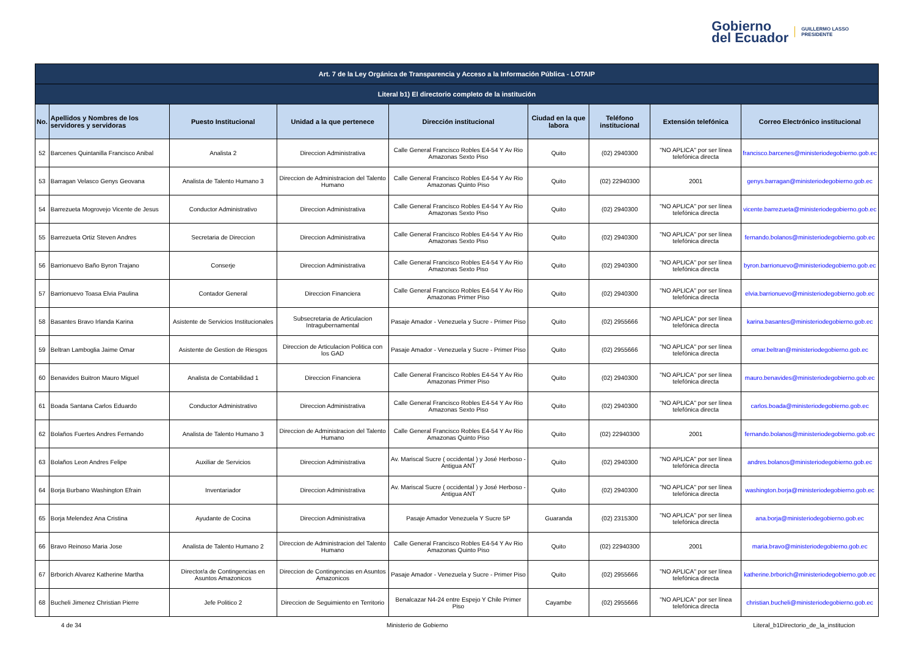Gobierno
del Ecuador
GUILLERMO LASSO
PRESIDENTE
| Art. 7 de la Ley Orgánica de Transparencia y Acceso a la Información Pública - LOTAIP | | | | | | | | |
| --- | --- | --- | --- | --- | --- | --- | --- | --- |
| Literal b1) El directorio completo de la institución | | | | | | | | |
| No. | Apellidos y Nombres de los servidores y servidoras | Puesto Institucional | Unidad a la que pertenece | Dirección institucional | Ciudad en la que labora | Teléfono institucional | Extensión telefónica | Correo Electrónico institucional |
| 52 | Barcenes Quintanilla Francisco Anibal | Analista 2 | Direccion Administrativa | Calle General Francisco Robles E4-54 Y Av Rio Amazonas Sexto Piso | Quito | (02) 2940300 | "NO APLICA" por ser línea telefónica directa | francisco.barcenes@ministeriodegobierno.gob.ec |
| 53 | Barragan Velasco Genys Geovana | Analista de Talento Humano 3 | Direccion de Administracion del Talento Humano | Calle General Francisco Robles E4-54 Y Av Rio Amazonas Quinto Piso | Quito | (02) 22940300 | 2001 | genys.barragan@ministeriodegobierno.gob.ec |
| 54 | Barrezueta Mogrovejo Vicente de Jesus | Conductor Administrativo | Direccion Administrativa | Calle General Francisco Robles E4-54 Y Av Rio Amazonas Sexto Piso | Quito | (02) 2940300 | "NO APLICA" por ser línea telefónica directa | vicente.barrezueta@ministeriodegobierno.gob.ec |
| 55 | Barrezueta Ortiz Steven Andres | Secretaria de Direccion | Direccion Administrativa | Calle General Francisco Robles E4-54 Y Av Rio Amazonas Sexto Piso | Quito | (02) 2940300 | "NO APLICA" por ser línea telefónica directa | fernando.bolanos@ministeriodegobierno.gob.ec |
| 56 | Barrionuevo Baño Byron Trajano | Conserje | Direccion Administrativa | Calle General Francisco Robles E4-54 Y Av Rio Amazonas Sexto Piso | Quito | (02) 2940300 | "NO APLICA" por ser línea telefónica directa | byron.barrionuevo@ministeriodegobierno.gob.ec |
| 57 | Barrionuevo Toasa Elvia Paulina | Contador General | Direccion Financiera | Calle General Francisco Robles E4-54 Y Av Rio Amazonas Primer Piso | Quito | (02) 2940300 | "NO APLICA" por ser línea telefónica directa | elvia.barrionuevo@ministeriodegobierno.gob.ec |
| 58 | Basantes Bravo Irlanda Karina | Asistente de Servicios Institucionales | Subsecretaria de Articulacion Intragubernamental | Pasaje Amador - Venezuela y Sucre - Primer Piso | Quito | (02) 2955666 | "NO APLICA" por ser línea telefónica directa | karina.basantes@ministeriodegobierno.gob.ec |
| 59 | Beltran Lamboglia Jaime Omar | Asistente de Gestion de Riesgos | Direccion de Articulacion Politica con los GAD | Pasaje Amador - Venezuela y Sucre - Primer Piso | Quito | (02) 2955666 | "NO APLICA" por ser línea telefónica directa | omar.beltran@ministeriodegobierno.gob.ec |
| 60 | Benavides Buitron Mauro Miguel | Analista de Contabilidad 1 | Direccion Financiera | Calle General Francisco Robles E4-54 Y Av Rio Amazonas Primer Piso | Quito | (02) 2940300 | "NO APLICA" por ser línea telefónica directa | mauro.benavides@ministeriodegobierno.gob.ec |
| 61 | Boada Santana Carlos Eduardo | Conductor Administrativo | Direccion Administrativa | Calle General Francisco Robles E4-54 Y Av Rio Amazonas Sexto Piso | Quito | (02) 2940300 | "NO APLICA" por ser línea telefónica directa | carlos.boada@ministeriodegobierno.gob.ec |
| 62 | Bolaños Fuertes Andres Fernando | Analista de Talento Humano 3 | Direccion de Administracion del Talento Humano | Calle General Francisco Robles E4-54 Y Av Rio Amazonas Quinto Piso | Quito | (02) 22940300 | 2001 | fernando.bolanos@ministeriodegobierno.gob.ec |
| 63 | Bolaños Leon Andres Felipe | Auxiliar de Servicios | Direccion Administrativa | Av. Mariscal Sucre ( occidental ) y José Herboso - Antigua ANT | Quito | (02) 2940300 | "NO APLICA" por ser línea telefónica directa | andres.bolanos@ministeriodegobierno.gob.ec |
| 64 | Borja Burbano Washington Efrain | Inventariador | Direccion Administrativa | Av. Mariscal Sucre ( occidental ) y José Herboso - Antigua ANT | Quito | (02) 2940300 | "NO APLICA" por ser línea telefónica directa | washington.borja@ministeriodegobierno.gob.ec |
| 65 | Borja Melendez Ana Cristina | Ayudante de Cocina | Direccion Administrativa | Pasaje Amador Venezuela Y Sucre 5P | Guaranda | (02) 2315300 | "NO APLICA" por ser línea telefónica directa | ana.borja@ministeriodegobierno.gob.ec |
| 66 | Bravo Reinoso Maria Jose | Analista de Talento Humano 2 | Direccion de Administracion del Talento Humano | Calle General Francisco Robles E4-54 Y Av Rio Amazonas Quinto Piso | Quito | (02) 22940300 | 2001 | maria.bravo@ministeriodegobierno.gob.ec |
| 67 | Brborich Alvarez Katherine Martha | Director/a de Contingencias en Asuntos Amazonicos | Direccion de Contingencias en Asuntos Amazonicos | Pasaje Amador - Venezuela y Sucre - Primer Piso | Quito | (02) 2955666 | "NO APLICA" por ser línea telefónica directa | katherine.brborich@ministeriodegobierno.gob.ec |
| 68 | Bucheli Jimenez Christian Pierre | Jefe Politico 2 | Direccion de Seguimiento en Territorio | Benalcazar N4-24 entre Espejo Y Chile Primer Piso | Cayambe | (02) 2955666 | "NO APLICA" por ser línea telefónica directa | christian.bucheli@ministeriodegobierno.gob.ec |
4 de 34 Ministerio de Gobierno Literal_b1Directorio_de_la_institucion